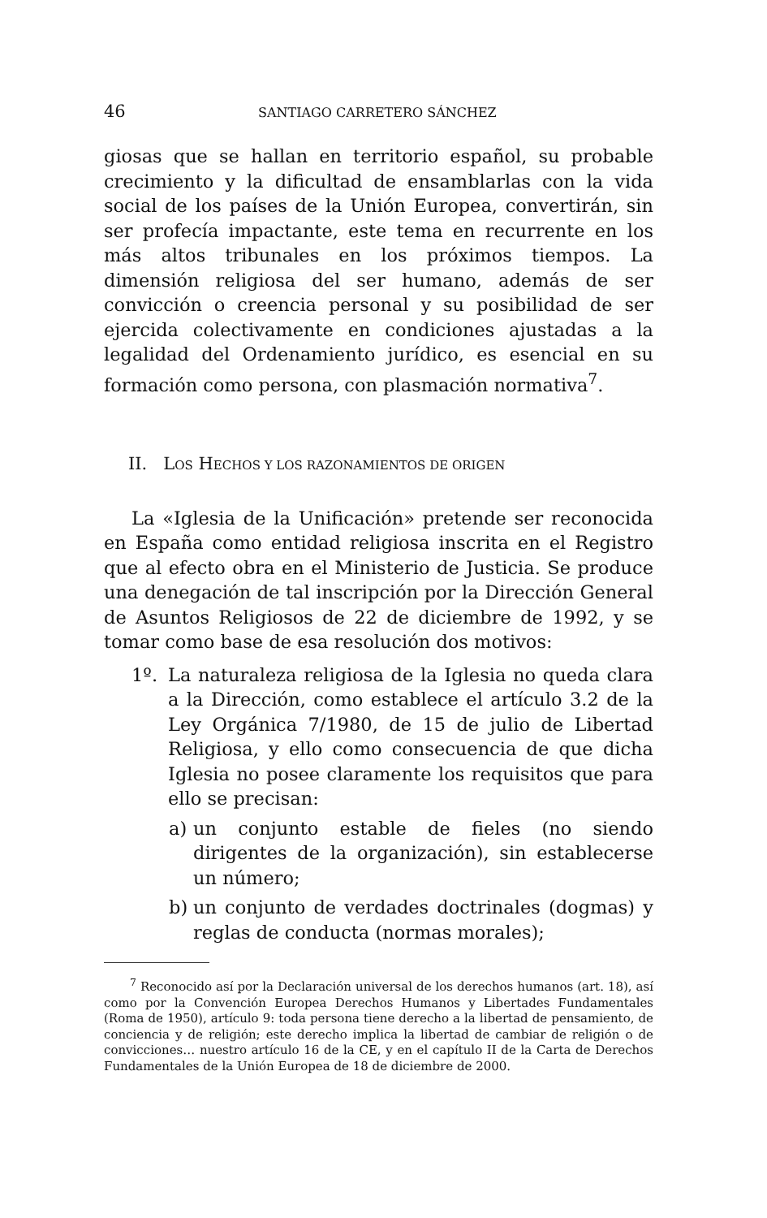46 SANTIAGO CARRETERO SÁNCHEZ
giosas que se hallan en territorio español, su probable crecimiento y la dificultad de ensamblarlas con la vida social de los países de la Unión Europea, convertirán, sin ser profecía impactante, este tema en recurrente en los más altos tribunales en los próximos tiempos. La dimensión religiosa del ser humano, además de ser convicción o creencia personal y su posibilidad de ser ejercida colectivamente en condiciones ajustadas a la legalidad del Ordenamiento jurídico, es esencial en su formación como persona, con plasmación normativa<sup>7</sup>.
II. LOS HECHOS Y LOS RAZONAMIENTOS DE ORIGEN
La «Iglesia de la Unificación» pretende ser reconocida en España como entidad religiosa inscrita en el Registro que al efecto obra en el Ministerio de Justicia. Se produce una denegación de tal inscripción por la Dirección General de Asuntos Religiosos de 22 de diciembre de 1992, y se tomar como base de esa resolución dos motivos:
1º.
La naturaleza religiosa de la Iglesia no queda clara a la Dirección, como establece el artículo 3.2 de la Ley Orgánica 7/1980, de 15 de julio de Libertad Religiosa, y ello como consecuencia de que dicha Iglesia no posee claramente los requisitos que para ello se precisan:
a)
un conjunto estable de fieles (no siendo dirigentes de la organización), sin establecerse un número;
b)
un conjunto de verdades doctrinales (dogmas) y reglas de conducta (normas morales);
<sup>7</sup> Reconocido así por la Declaración universal de los derechos humanos (art. 18), así como por la Convención Europea Derechos Humanos y Libertades Fundamentales (Roma de 1950), artículo 9: toda persona tiene derecho a la libertad de pensamiento, de conciencia y de religión; este derecho implica la libertad de cambiar de religión o de convicciones… nuestro artículo 16 de la CE, y en el capítulo II de la Carta de Derechos Fundamentales de la Unión Europea de 18 de diciembre de 2000.